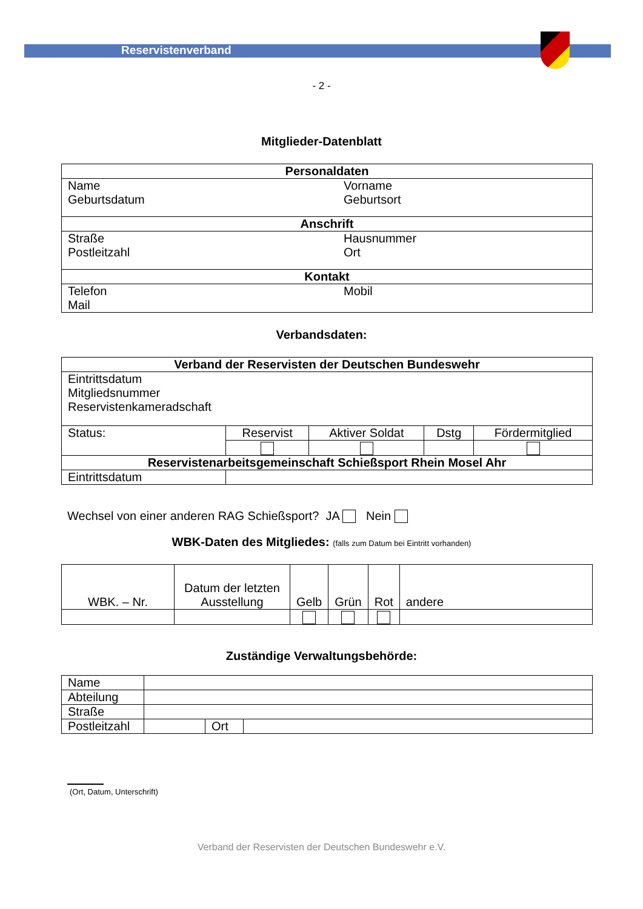Reservistenverband
- 2 -
Mitglieder-Datenblatt
| Personaldaten | |
| --- | --- |
| Name Geburtsdatum | Vorname Geburtsort |
| Anschrift | |
| Straße Postleitzahl | Hausnummer Ort |
| Kontakt | |
| Telefon Mail | Mobil |
Verbandsdaten:
| Verband der Reservisten der Deutschen Bundeswehr | | | | |
| --- | --- | --- | --- | --- |
| Eintrittsdatum Mitgliedsnummer Reservistenkameradschaft | | | | |
| Status: | Reservist | Aktiver Soldat | Dstg | Fördermitglied |
| Reservistenarbeitsgemeinschaft Schießsport Rhein Mosel Ahr | | | | |
| Eintrittsdatum | | | | |
Wechsel von einer anderen RAG Schießsport? JA Nein
WBK-Daten des Mitgliedes: (falls zum Datum bei Eintritt vorhanden)
| WBK. – Nr. | Datum der letzten Ausstellung | Gelb | Grün | Rot | andere |
Zuständige Verwaltungsbehörde:
| Name | | | |
| Abteilung | | | |
| Straße | | | |
| Postleitzahl | | Ort | |
(Ort, Datum, Unterschrift)
Verband der Reservisten der Deutschen Bundeswehr e.V.